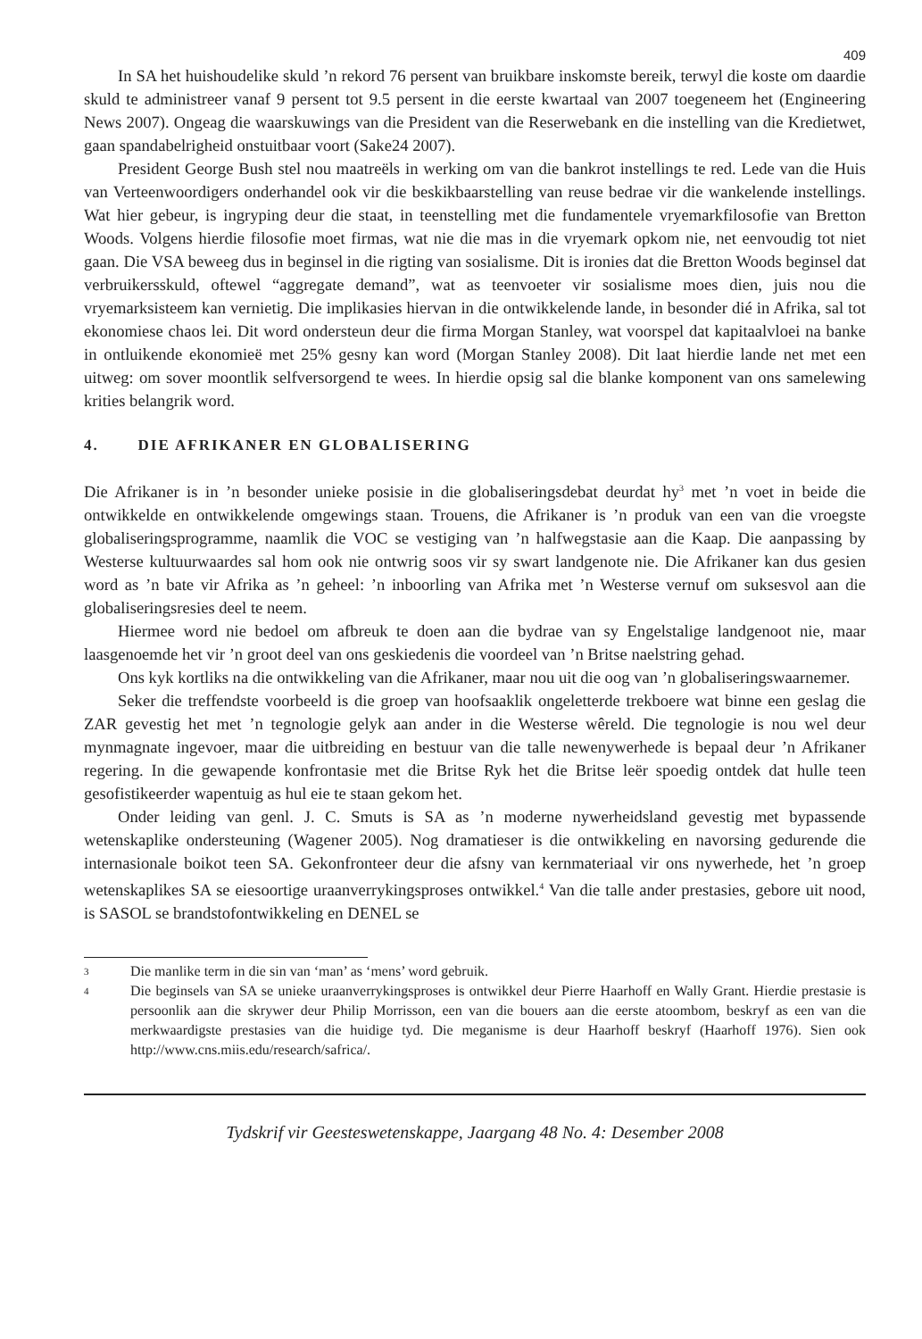409
In SA het huishoudelike skuld ’n rekord 76 persent van bruikbare inskomste bereik, terwyl die koste om daardie skuld te administreer vanaf 9 persent tot 9.5 persent in die eerste kwartaal van 2007 toegeneem het (Engineering News 2007). Ongeag die waarskuwings van die President van die Reserwebank en die instelling van die Kredietwet, gaan spandabelrigheid onstuitbaar voort (Sake24 2007).
President George Bush stel nou maatreëls in werking om van die bankrot instellings te red. Lede van die Huis van Verteenwoordigers onderhandel ook vir die beskikbaarstelling van reuse bedrae vir die wankelende instellings. Wat hier gebeur, is ingryping deur die staat, in teenstelling met die fundamentele vryemarkfilosofie van Bretton Woods. Volgens hierdie filosofie moet firmas, wat nie die mas in die vryemark opkom nie, net eenvoudig tot niet gaan. Die VSA beweeg dus in beginsel in die rigting van sosialisme. Dit is ironies dat die Bretton Woods beginsel dat verbruikersskuld, oftewel “aggregate demand”, wat as teenvoeter vir sosialisme moes dien, juis nou die vryemarksisteem kan vernietig. Die implikasies hiervan in die ontwikkelende lande, in besonder dié in Afrika, sal tot ekonomiese chaos lei. Dit word ondersteun deur die firma Morgan Stanley, wat voorspel dat kapitaalvloei na banke in ontluikende ekonomieë met 25% gesny kan word (Morgan Stanley 2008). Dit laat hierdie lande net met een uitweg: om sover moontlik selfversorgend te wees. In hierdie opsig sal die blanke komponent van ons samelewing krities belangrik word.
4. DIE AFRIKANER EN GLOBALISERING
Die Afrikaner is in ’n besonder unieke posisie in die globaliseringsdebat deurdat hy<sup>3</sup> met ’n voet in beide die ontwikkelde en ontwikkelende omgewings staan. Trouens, die Afrikaner is ’n produk van een van die vroegste globaliseringsprogramme, naamlik die VOC se vestiging van ’n halfwegstasie aan die Kaap. Die aanpassing by Westerse kultuurwaardes sal hom ook nie ontwrig soos vir sy swart landgenote nie. Die Afrikaner kan dus gesien word as ’n bate vir Afrika as ’n geheel: ’n inboorling van Afrika met ’n Westerse vernuf om suksesvol aan die globaliseringsresies deel te neem.
Hiermee word nie bedoel om afbreuk te doen aan die bydrae van sy Engelstalige landgenoot nie, maar laasgenoemde het vir ’n groot deel van ons geskiedenis die voordeel van ’n Britse naelstring gehad.
Ons kyk kortliks na die ontwikkeling van die Afrikaner, maar nou uit die oog van ’n globaliseringswaarnemer.
Seker die treffendste voorbeeld is die groep van hoofsaaklik ongeletterde trekboere wat binne een geslag die ZAR gevestig het met ’n tegnologie gelyk aan ander in die Westerse wêreld. Die tegnologie is nou wel deur mynmagnate ingevoer, maar die uitbreiding en bestuur van die talle newenywerhede is bepaal deur ’n Afrikaner regering. In die gewapende konfrontasie met die Britse Ryk het die Britse leër spoedig ontdek dat hulle teen gesofistikeerder wapentuig as hul eie te staan gekom het.
Onder leiding van genl. J. C. Smuts is SA as ’n moderne nywerheidsland gevestig met bypassende wetenskaplike ondersteuning (Wagener 2005). Nog dramatieser is die ontwikkeling en navorsing gedurende die internasionale boikot teen SA. Gekonfronteer deur die afsny van kernmateriaal vir ons nywerhede, het ’n groep wetenskaplikes SA se eiesoortige uraanverrykingsproses ontwikkel.<sup>4</sup> Van die talle ander prestasies, gebore uit nood, is SASOL se brandstofontwikkeling en DENEL se
3 Die manlike term in die sin van ‘man’ as ‘mens’ word gebruik.
4 Die beginsels van SA se unieke uraanverrykingsproses is ontwikkel deur Pierre Haarhoff en Wally Grant. Hierdie prestasie is persoonlik aan die skrywer deur Philip Morrisson, een van die bouers aan die eerste atoombom, beskryf as een van die merkwaardigste prestasies van die huidige tyd. Die meganisme is deur Haarhoff beskryf (Haarhoff 1976). Sien ook http://www.cns.miis.edu/research/safrica/.
Tydskrif vir Geesteswetenskappe, Jaargang 48 No. 4: Desember 2008